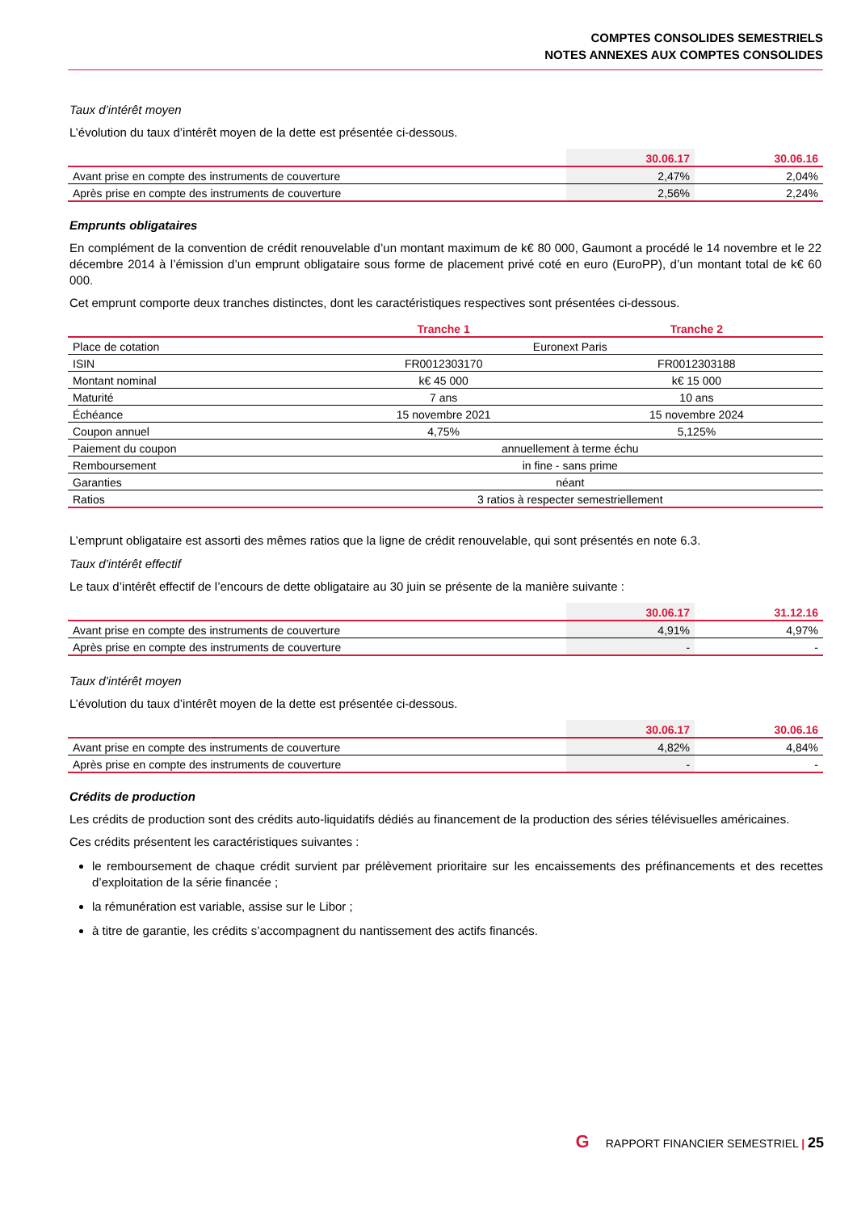COMPTES CONSOLIDES SEMESTRIELS
NOTES ANNEXES AUX COMPTES CONSOLIDES
Taux d’intérêt moyen
L’évolution du taux d’intérêt moyen de la dette est présentée ci-dessous.
| | 30.06.17 | 30.06.16 |
| --- | --- | --- |
| Avant prise en compte des instruments de couverture | 2,47% | 2,04% |
| Après prise en compte des instruments de couverture | 2,56% | 2,24% |
Emprunts obligataires
En complément de la convention de crédit renouvelable d’un montant maximum de k€ 80 000, Gaumont a procédé le 14 novembre et le 22 décembre 2014 à l’émission d’un emprunt obligataire sous forme de placement privé coté en euro (EuroPP), d’un montant total de k€ 60 000.
Cet emprunt comporte deux tranches distinctes, dont les caractéristiques respectives sont présentées ci-dessous.
| | Tranche 1 | Tranche 2 |
| --- | --- | --- |
| Place de cotation | Euronext Paris | |
| ISIN | FR0012303170 | FR0012303188 |
| Montant nominal | k€ 45 000 | k€ 15 000 |
| Maturité | 7 ans | 10 ans |
| Échéance | 15 novembre 2021 | 15 novembre 2024 |
| Coupon annuel | 4,75% | 5,125% |
| Paiement du coupon | annuellement à terme échu | |
| Remboursement | in fine - sans prime | |
| Garanties | néant | |
| Ratios | 3 ratios à respecter semestriellement | |
L’emprunt obligataire est assorti des mêmes ratios que la ligne de crédit renouvelable, qui sont présentés en note 6.3.
Taux d’intérêt effectif
Le taux d’intérêt effectif de l’encours de dette obligataire au 30 juin se présente de la manière suivante :
| | 30.06.17 | 31.12.16 |
| --- | --- | --- |
| Avant prise en compte des instruments de couverture | 4,91% | 4,97% |
| Après prise en compte des instruments de couverture | - | - |
Taux d’intérêt moyen
L’évolution du taux d’intérêt moyen de la dette est présentée ci-dessous.
| | 30.06.17 | 30.06.16 |
| --- | --- | --- |
| Avant prise en compte des instruments de couverture | 4,82% | 4,84% |
| Après prise en compte des instruments de couverture | - | - |
Crédits de production
Les crédits de production sont des crédits auto-liquidatifs dédiés au financement de la production des séries télévisuelles américaines.
Ces crédits présentent les caractéristiques suivantes :
le remboursement de chaque crédit survient par prélèvement prioritaire sur les encaissements des préfinancements et des recettes d’exploitation de la série financée ;
la rémunération est variable, assise sur le Libor ;
à titre de garantie, les crédits s’accompagnent du nantissement des actifs financés.
G RAPPORT FINANCIER SEMESTRIEL | 25